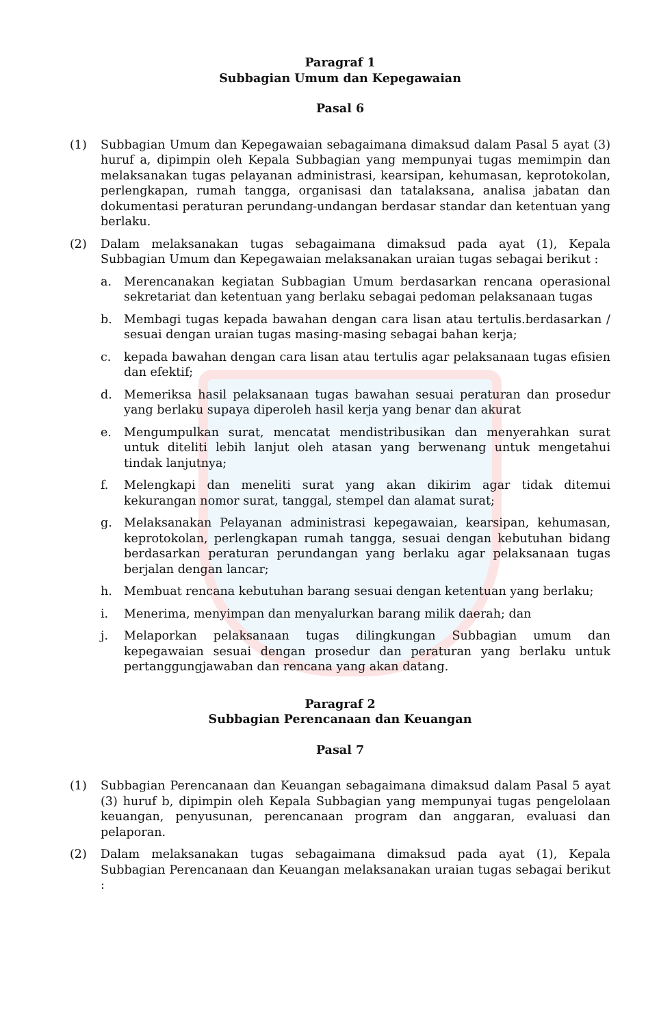Paragraf 1
Subbagian Umum dan Kepegawaian
Pasal 6
(1) Subbagian Umum dan Kepegawaian sebagaimana dimaksud dalam Pasal 5 ayat (3) huruf a, dipimpin oleh Kepala Subbagian yang mempunyai tugas memimpin dan melaksanakan tugas pelayanan administrasi, kearsipan, kehumasan, keprotokolan, perlengkapan, rumah tangga, organisasi dan tatalaksana, analisa jabatan dan dokumentasi peraturan perundang-undangan berdasar standar dan ketentuan yang berlaku.
(2) Dalam melaksanakan tugas sebagaimana dimaksud pada ayat (1), Kepala Subbagian Umum dan Kepegawaian melaksanakan uraian tugas sebagai berikut :
a. Merencanakan kegiatan Subbagian Umum berdasarkan rencana operasional sekretariat dan ketentuan yang berlaku sebagai pedoman pelaksanaan tugas
b. Membagi tugas kepada bawahan dengan cara lisan atau tertulis.berdasarkan / sesuai dengan uraian tugas masing-masing sebagai bahan kerja;
c. kepada bawahan dengan cara lisan atau tertulis agar pelaksanaan tugas efisien dan efektif;
d. Memeriksa hasil pelaksanaan tugas bawahan sesuai peraturan dan prosedur yang berlaku supaya diperoleh hasil kerja yang benar dan akurat
e. Mengumpulkan surat, mencatat mendistribusikan dan menyerahkan surat untuk diteliti lebih lanjut oleh atasan yang berwenang untuk mengetahui tindak lanjutnya;
f. Melengkapi dan meneliti surat yang akan dikirim agar tidak ditemui kekurangan nomor surat, tanggal, stempel dan alamat surat;
g. Melaksanakan Pelayanan administrasi kepegawaian, kearsipan, kehumasan, keprotokolan, perlengkapan rumah tangga, sesuai dengan kebutuhan bidang berdasarkan peraturan perundangan yang berlaku agar pelaksanaan tugas berjalan dengan lancar;
h. Membuat rencana kebutuhan barang sesuai dengan ketentuan yang berlaku;
i. Menerima, menyimpan dan menyalurkan barang milik daerah; dan
j. Melaporkan pelaksanaan tugas dilingkungan Subbagian umum dan kepegawaian sesuai dengan prosedur dan peraturan yang berlaku untuk pertanggungjawaban dan rencana yang akan datang.
Paragraf 2
Subbagian Perencanaan dan Keuangan
Pasal 7
(1) Subbagian Perencanaan dan Keuangan sebagaimana dimaksud dalam Pasal 5 ayat (3) huruf b, dipimpin oleh Kepala Subbagian yang mempunyai tugas pengelolaan keuangan, penyusunan, perencanaan program dan anggaran, evaluasi dan pelaporan.
(2) Dalam melaksanakan tugas sebagaimana dimaksud pada ayat (1), Kepala Subbagian Perencanaan dan Keuangan melaksanakan uraian tugas sebagai berikut :